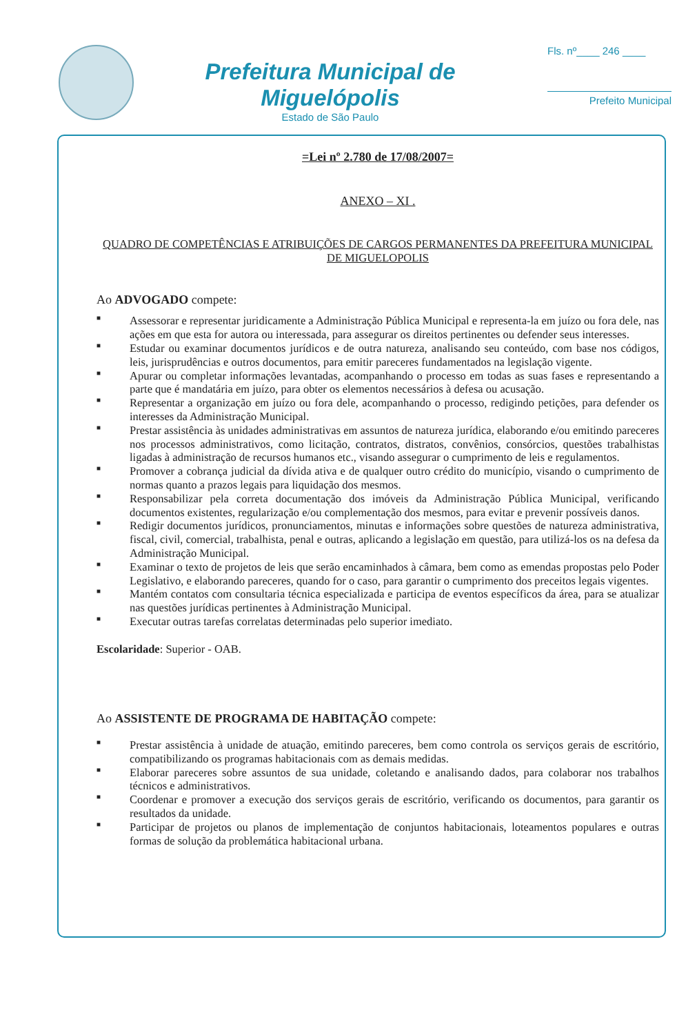Prefeitura Municipal de Miguelópolis
Estado de São Paulo
Fls. nº____ 246 ____
Prefeito Municipal
=Lei nº 2.780 de 17/08/2007=
ANEXO – XI .
QUADRO DE COMPETÊNCIAS E ATRIBUIÇÕES DE CARGOS PERMANENTES DA PREFEITURA MUNICIPAL DE MIGUELOPOLIS
Ao ADVOGADO compete:
■ Assessorar e representar juridicamente a Administração Pública Municipal e representa-la em juízo ou fora dele, nas ações em que esta for autora ou interessada, para assegurar os direitos pertinentes ou defender seus interesses.
■ Estudar ou examinar documentos jurídicos e de outra natureza, analisando seu conteúdo, com base nos códigos, leis, jurisprudências e outros documentos, para emitir pareceres fundamentados na legislação vigente.
■ Apurar ou completar informações levantadas, acompanhando o processo em todas as suas fases e representando a parte que é mandatária em juízo, para obter os elementos necessários à defesa ou acusação.
■ Representar a organização em juízo ou fora dele, acompanhando o processo, redigindo petições, para defender os interesses da Administração Municipal.
■ Prestar assistência às unidades administrativas em assuntos de natureza jurídica, elaborando e/ou emitindo pareceres nos processos administrativos, como licitação, contratos, distratos, convênios, consórcios, questões trabalhistas ligadas à administração de recursos humanos etc., visando assegurar o cumprimento de leis e regulamentos.
■ Promover a cobrança judicial da dívida ativa e de qualquer outro crédito do município, visando o cumprimento de normas quanto a prazos legais para liquidação dos mesmos.
■ Responsabilizar pela correta documentação dos imóveis da Administração Pública Municipal, verificando documentos existentes, regularização e/ou complementação dos mesmos, para evitar e prevenir possíveis danos.
■ Redigir documentos jurídicos, pronunciamentos, minutas e informações sobre questões de natureza administrativa, fiscal, civil, comercial, trabalhista, penal e outras, aplicando a legislação em questão, para utilizá-los os na defesa da Administração Municipal.
■ Examinar o texto de projetos de leis que serão encaminhados à câmara, bem como as emendas propostas pelo Poder Legislativo, e elaborando pareceres, quando for o caso, para garantir o cumprimento dos preceitos legais vigentes.
■ Mantém contatos com consultaria técnica especializada e participa de eventos específicos da área, para se atualizar nas questões jurídicas pertinentes à Administração Municipal.
■ Executar outras tarefas correlatas determinadas pelo superior imediato.
Escolaridade: Superior - OAB.
Ao ASSISTENTE DE PROGRAMA DE HABITAÇÃO compete:
■ Prestar assistência à unidade de atuação, emitindo pareceres, bem como controla os serviços gerais de escritório, compatibilizando os programas habitacionais com as demais medidas.
■ Elaborar pareceres sobre assuntos de sua unidade, coletando e analisando dados, para colaborar nos trabalhos técnicos e administrativos.
■ Coordenar e promover a execução dos serviços gerais de escritório, verificando os documentos, para garantir os resultados da unidade.
■ Participar de projetos ou planos de implementação de conjuntos habitacionais, loteamentos populares e outras formas de solução da problemática habitacional urbana.